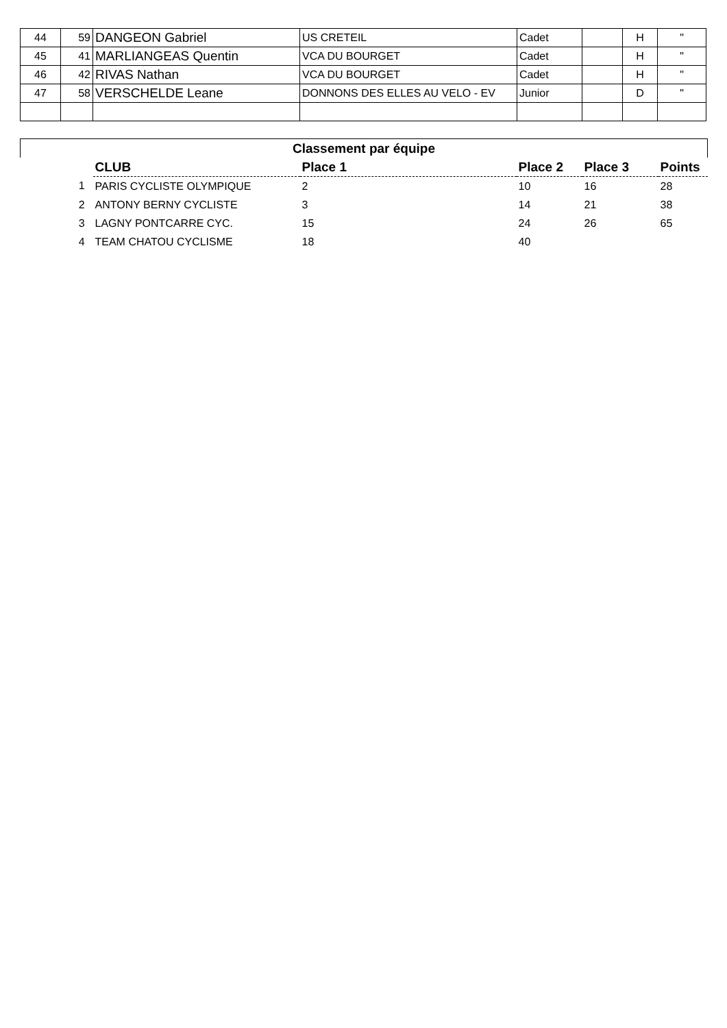| 44 | 59 | DANGEON Gabriel | US CRETEIL | Cadet | | H | " |
| 45 | 41 | MARLIANGEAS Quentin | VCA DU BOURGET | Cadet | | H | " |
| 46 | 42 | RIVAS Nathan | VCA DU BOURGET | Cadet | | H | " |
| 47 | 58 | VERSCHELDE Leane | DONNONS DES ELLES AU VELO - EV | Junior | | D | " |
| Classement par équipe | | | | | |
| | CLUB | Place 1 | Place 2 | Place 3 | Points |
| 1 | PARIS CYCLISTE OLYMPIQUE | 2 | 10 | 16 | 28 |
| 2 | ANTONY BERNY CYCLISTE | 3 | 14 | 21 | 38 |
| 3 | LAGNY PONTCARRE CYC. | 15 | 24 | 26 | 65 |
| 4 | TEAM CHATOU CYCLISME | 18 | 40 | | |